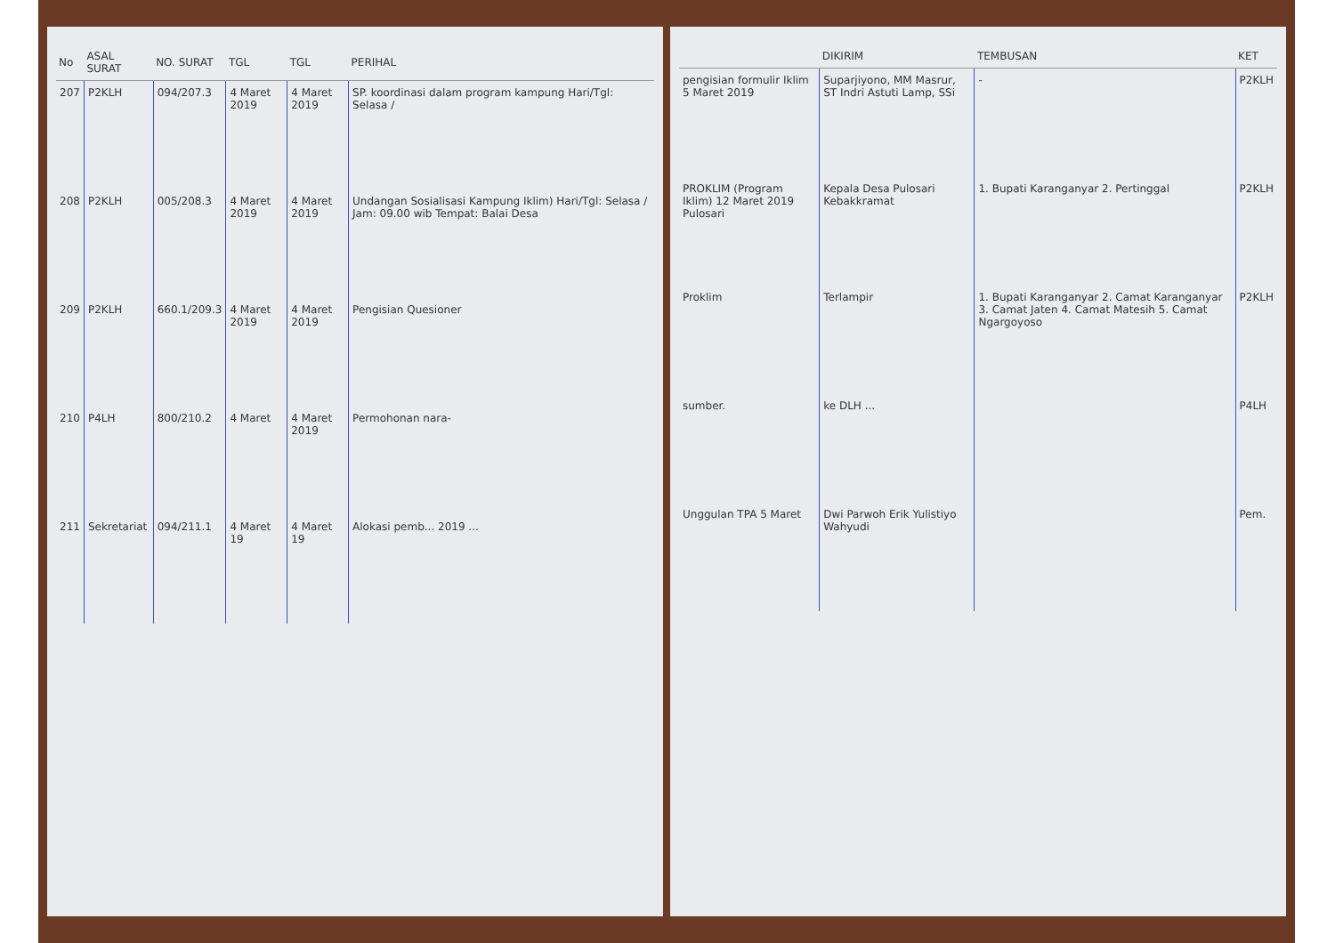| No | ASAL SURAT | NO. SURAT | TGL | TGL | PERIHAL |
| --- | --- | --- | --- | --- | --- |
| 207 | P2KLH | 094/207.3 | 4 Maret 2019 | 4 Maret 2019 | SP. koordinasi dalam program kampung Hari/Tgl: Selasa / |
| 208 | P2KLH | 005/208.3 | 4 Maret 2019 | 4 Maret 2019 | Undangan Sosialisasi Kampung Iklim) Hari/Tgl: Selasa / Jam: 09.00 wib Tempat: Balai Desa |
| 209 | P2KLH | 660.1/209.3 | 4 Maret 2019 | 4 Maret 2019 | Pengisian Quesioner |
| 210 | P4LH | 800/210.2 | 4 Maret | 4 Maret 2019 | Permohonan nara- |
| 211 | Sekretariat | 094/211.1 | 4 Maret 19 | 4 Maret 19 | Alokasi pemb... 2019 ... |
| | DIKIRIM | TEMBUSAN | KET |
| --- | --- | --- | --- |
| pengisian formulir Iklim 5 Maret 2019 | Suparjiyono, MM Masrur, ST Indri Astuti Lamp, SSi | - | P2KLH |
| PROKLIM (Program Iklim) 12 Maret 2019 Pulosari | Kepala Desa Pulosari Kebakkramat | 1. Bupati Karanganyar 2. Pertinggal | P2KLH |
| Proklim | Terlampir | 1. Bupati Karanganyar 2. Camat Karanganyar 3. Camat Jaten 4. Camat Matesih 5. Camat Ngargoyoso | P2KLH |
| sumber. | ke DLH ... | | P4LH |
| Unggulan TPA 5 Maret | Dwi Parwoh Erik Yulistiyo Wahyudi | | Pem. |